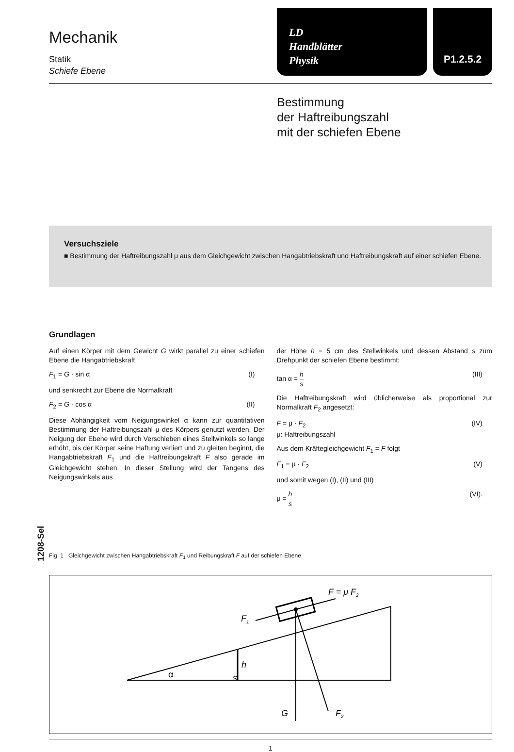1208-Sel
Mechanik
Statik
Schiefe Ebene
LD
Handblätter
Physik
P1.2.5.2
Bestimmung
der Haftreibungszahl
mit der schiefen Ebene
Versuchsziele
■ Bestimmung der Haftreibungszahl μ aus dem Gleichgewicht zwischen Hangabtriebskraft und Haftreibungskraft auf einer schiefen Ebene.
Grundlagen
Auf einen Körper mit dem Gewicht G wirkt parallel zu einer schiefen Ebene die Hangabtriebskraft
F<sub>1</sub> = G · sin α (I)
und senkrecht zur Ebene die Normalkraft
F<sub>2</sub> = G · cos α (II)
Diese Abhängigkeit vom Neigungswinkel α kann zur quantitativen Bestimmung der Haftreibungszahl μ des Körpers genutzt werden. Der Neigung der Ebene wird durch Verschieben eines Stellwinkels so lange erhöht, bis der Körper seine Haftung verliert und zu gleiten beginnt, die Hangabtriebskraft F<sub>1</sub> und die Haftreibungskraft F also gerade im Gleichgewicht stehen. In dieser Stellung wird der Tangens des Neigungswinkels aus
der Höhe h = 5 cm des Stellwinkels und dessen Abstand s zum Drehpunkt der schiefen Ebene bestimmt:
tan α = h s (III)
Die Haftreibungskraft wird üblicherweise als proportional zur Normalkraft F<sub>2</sub> angesetzt:
F = μ · F<sub>2</sub> (IV)
μ: Haftreibungszahl
Aus dem Kräftegleichgewicht F<sub>1</sub> = F folgt
F<sub>1</sub> = μ · F<sub>2</sub> (V)
und somit wegen (I), (II) und (III)
μ = h s (VI).
Fig. 1 Gleichgewicht zwischen Hangabtriebskraft F<sub>1</sub> und Reibungskraft F auf der schiefen Ebene
s
h
α
G
F2
F1
F = μ F2
1